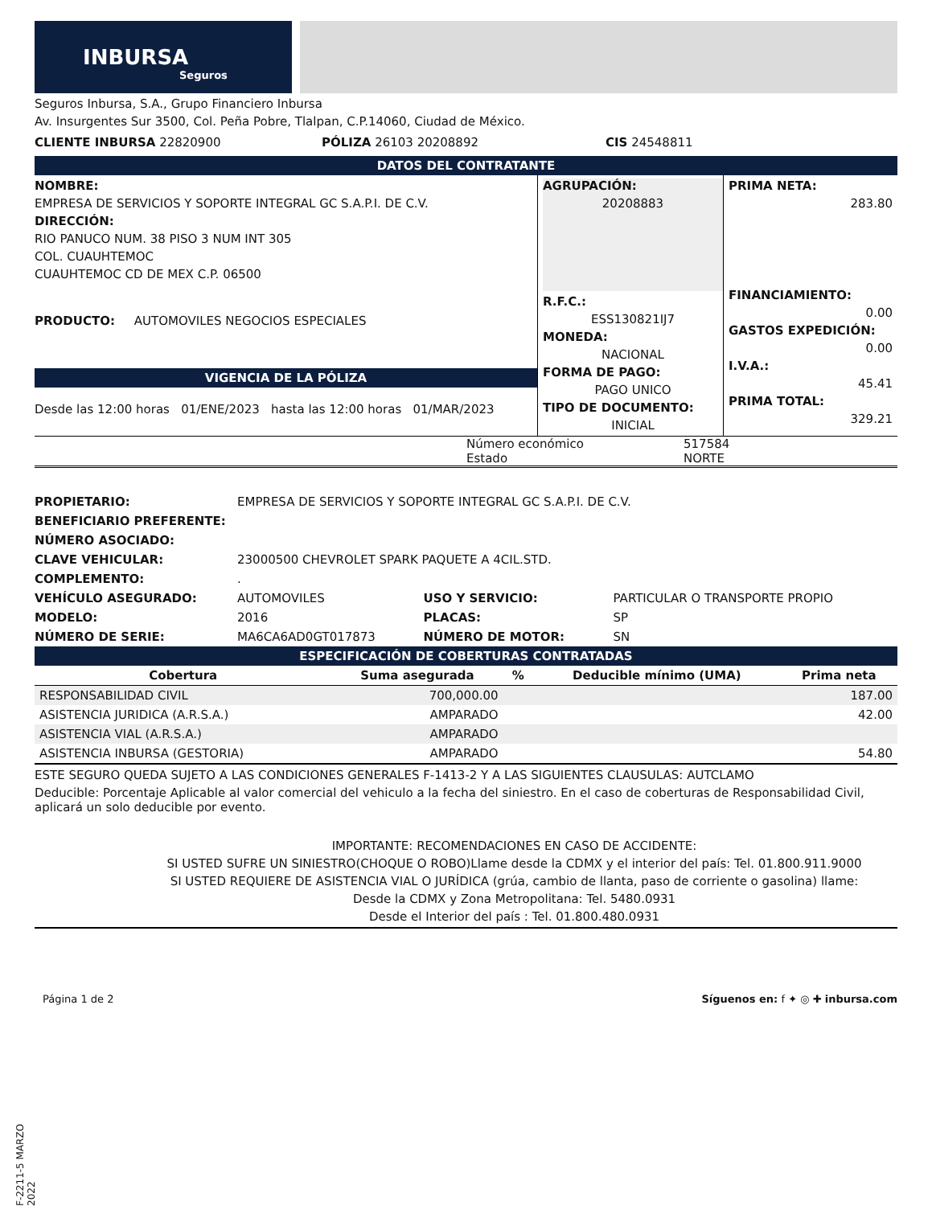INBURSA
Seguros
Seguros Inbursa, S.A., Grupo Financiero Inbursa
Av. Insurgentes Sur 3500, Col. Peña Pobre, Tlalpan, C.P.14060, Ciudad de México.
CLIENTE INBURSA 22820900 PÓLIZA 26103 20208892 CIS 24548811
DATOS DEL CONTRATANTE
NOMBRE:
EMPRESA DE SERVICIOS Y SOPORTE INTEGRAL GC S.A.P.I. DE C.V.
DIRECCIÓN:
RIO PANUCO NUM. 38 PISO 3 NUM INT 305
COL. CUAUHTEMOC
CUAUHTEMOC CD DE MEX C.P. 06500
PRODUCTO: AUTOMOVILES NEGOCIOS ESPECIALES
VIGENCIA DE LA PÓLIZA
Desde las 12:00 horas 01/ENE/2023 hasta las 12:00 horas 01/MAR/2023
AGRUPACIÓN:
20208883
R.F.C.:
ESS130821IJ7
MONEDA:
NACIONAL
FORMA DE PAGO:
PAGO UNICO
TIPO DE DOCUMENTO:
INICIAL
PRIMA NETA:
283.80
FINANCIAMIENTO:
0.00
GASTOS EXPEDICIÓN:
0.00
I.V.A.:
45.41
PRIMA TOTAL:
329.21
Número económico 517584
Estado NORTE
| PROPIETARIO: | EMPRESA DE SERVICIOS Y SOPORTE INTEGRAL GC S.A.P.I. DE C.V. | | |
| BENEFICIARIO PREFERENTE: | | | |
| NÚMERO ASOCIADO: | | | |
| CLAVE VEHICULAR: | 23000500 CHEVROLET SPARK PAQUETE A 4CIL.STD. | | |
| COMPLEMENTO: | . | | |
| VEHÍCULO ASEGURADO: | AUTOMOVILES | USO Y SERVICIO: | PARTICULAR O TRANSPORTE PROPIO |
| MODELO: | 2016 | PLACAS: | SP |
| NÚMERO DE SERIE: | MA6CA6AD0GT017873 | NÚMERO DE MOTOR: | SN |
ESPECIFICACIÓN DE COBERTURAS CONTRATADAS
| Cobertura | Suma asegurada | % | Deducible mínimo (UMA) | Prima neta |
| --- | --- | --- | --- | --- |
| RESPONSABILIDAD CIVIL | 700,000.00 | | | 187.00 |
| ASISTENCIA JURIDICA (A.R.S.A.) | AMPARADO | | | 42.00 |
| ASISTENCIA VIAL (A.R.S.A.) | AMPARADO | | | |
| ASISTENCIA INBURSA (GESTORIA) | AMPARADO | | | 54.80 |
ESTE SEGURO QUEDA SUJETO A LAS CONDICIONES GENERALES F-1413-2 Y A LAS SIGUIENTES CLAUSULAS: AUTCLAMO
Deducible: Porcentaje Aplicable al valor comercial del vehiculo a la fecha del siniestro. En el caso de coberturas de Responsabilidad Civil, aplicará un solo deducible por evento.
IMPORTANTE: RECOMENDACIONES EN CASO DE ACCIDENTE:
SI USTED SUFRE UN SINIESTRO(CHOQUE O ROBO)Llame desde la CDMX y el interior del país: Tel. 01.800.911.9000
SI USTED REQUIERE DE ASISTENCIA VIAL O JURÍDICA (grúa, cambio de llanta, paso de corriente o gasolina) llame:
Desde la CDMX y Zona Metropolitana: Tel. 5480.0931
Desde el Interior del país : Tel. 01.800.480.0931
Página 1 de 2 Síguenos en: f ✦ ◎ ✚ inbursa.com
F-2211-5 MARZO 2022